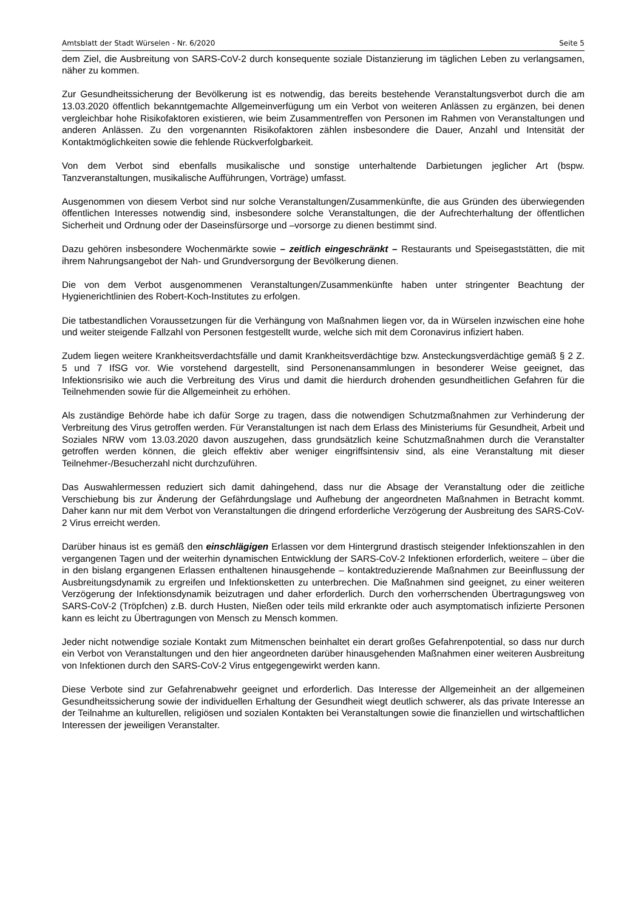Amtsblatt der Stadt Würselen - Nr. 6/2020 Seite 5
dem Ziel, die Ausbreitung von SARS-CoV-2 durch konsequente soziale Distanzierung im täglichen Leben zu verlangsamen, näher zu kommen.
Zur Gesundheitssicherung der Bevölkerung ist es notwendig, das bereits bestehende Veranstaltungsverbot durch die am 13.03.2020 öffentlich bekanntgemachte Allgemeinverfügung um ein Verbot von weiteren Anlässen zu ergänzen, bei denen vergleichbar hohe Risikofaktoren existieren, wie beim Zusammentreffen von Personen im Rahmen von Veranstaltungen und anderen Anlässen. Zu den vorgenannten Risikofaktoren zählen insbesondere die Dauer, Anzahl und Intensität der Kontaktmöglichkeiten sowie die fehlende Rückverfolgbarkeit.
Von dem Verbot sind ebenfalls musikalische und sonstige unterhaltende Darbietungen jeglicher Art (bspw. Tanzveranstaltungen, musikalische Aufführungen, Vorträge) umfasst.
Ausgenommen von diesem Verbot sind nur solche Veranstaltungen/Zusammenkünfte, die aus Gründen des überwiegenden öffentlichen Interesses notwendig sind, insbesondere solche Veranstaltungen, die der Aufrechterhaltung der öffentlichen Sicherheit und Ordnung oder der Daseinsfürsorge und –vorsorge zu dienen bestimmt sind.
Dazu gehören insbesondere Wochenmärkte sowie – zeitlich eingeschränkt – Restaurants und Speisegaststätten, die mit ihrem Nahrungsangebot der Nah- und Grundversorgung der Bevölkerung dienen.
Die von dem Verbot ausgenommenen Veranstaltungen/Zusammenkünfte haben unter stringenter Beachtung der Hygienerichtlinien des Robert-Koch-Institutes zu erfolgen.
Die tatbestandlichen Voraussetzungen für die Verhängung von Maßnahmen liegen vor, da in Würselen inzwischen eine hohe und weiter steigende Fallzahl von Personen festgestellt wurde, welche sich mit dem Coronavirus infiziert haben.
Zudem liegen weitere Krankheitsverdachtsfälle und damit Krankheitsverdächtige bzw. Ansteckungsverdächtige gemäß § 2 Z. 5 und 7 IfSG vor. Wie vorstehend dargestellt, sind Personenansammlungen in besonderer Weise geeignet, das Infektionsrisiko wie auch die Verbreitung des Virus und damit die hierdurch drohenden gesundheitlichen Gefahren für die Teilnehmenden sowie für die Allgemeinheit zu erhöhen.
Als zuständige Behörde habe ich dafür Sorge zu tragen, dass die notwendigen Schutzmaßnahmen zur Verhinderung der Verbreitung des Virus getroffen werden. Für Veranstaltungen ist nach dem Erlass des Ministeriums für Gesundheit, Arbeit und Soziales NRW vom 13.03.2020 davon auszugehen, dass grundsätzlich keine Schutzmaßnahmen durch die Veranstalter getroffen werden können, die gleich effektiv aber weniger eingriffsintensiv sind, als eine Veranstaltung mit dieser Teilnehmer-/Besucherzahl nicht durchzuführen.
Das Auswahlermessen reduziert sich damit dahingehend, dass nur die Absage der Veranstaltung oder die zeitliche Verschiebung bis zur Änderung der Gefährdungslage und Aufhebung der angeordneten Maßnahmen in Betracht kommt. Daher kann nur mit dem Verbot von Veranstaltungen die dringend erforderliche Verzögerung der Ausbreitung des SARS-CoV-2 Virus erreicht werden.
Darüber hinaus ist es gemäß den einschlägigen Erlassen vor dem Hintergrund drastisch steigender Infektionszahlen in den vergangenen Tagen und der weiterhin dynamischen Entwicklung der SARS-CoV-2 Infektionen erforderlich, weitere – über die in den bislang ergangenen Erlassen enthaltenen hinausgehende – kontaktreduzierende Maßnahmen zur Beeinflussung der Ausbreitungsdynamik zu ergreifen und Infektionsketten zu unterbrechen. Die Maßnahmen sind geeignet, zu einer weiteren Verzögerung der Infektionsdynamik beizutragen und daher erforderlich. Durch den vorherrschenden Übertragungsweg von SARS-CoV-2 (Tröpfchen) z.B. durch Husten, Nießen oder teils mild erkrankte oder auch asymptomatisch infizierte Personen kann es leicht zu Übertragungen von Mensch zu Mensch kommen.
Jeder nicht notwendige soziale Kontakt zum Mitmenschen beinhaltet ein derart großes Gefahrenpotential, so dass nur durch ein Verbot von Veranstaltungen und den hier angeordneten darüber hinausgehenden Maßnahmen einer weiteren Ausbreitung von Infektionen durch den SARS-CoV-2 Virus entgegengewirkt werden kann.
Diese Verbote sind zur Gefahrenabwehr geeignet und erforderlich. Das Interesse der Allgemeinheit an der allgemeinen Gesundheitssicherung sowie der individuellen Erhaltung der Gesundheit wiegt deutlich schwerer, als das private Interesse an der Teilnahme an kulturellen, religiösen und sozialen Kontakten bei Veranstaltungen sowie die finanziellen und wirtschaftlichen Interessen der jeweiligen Veranstalter.